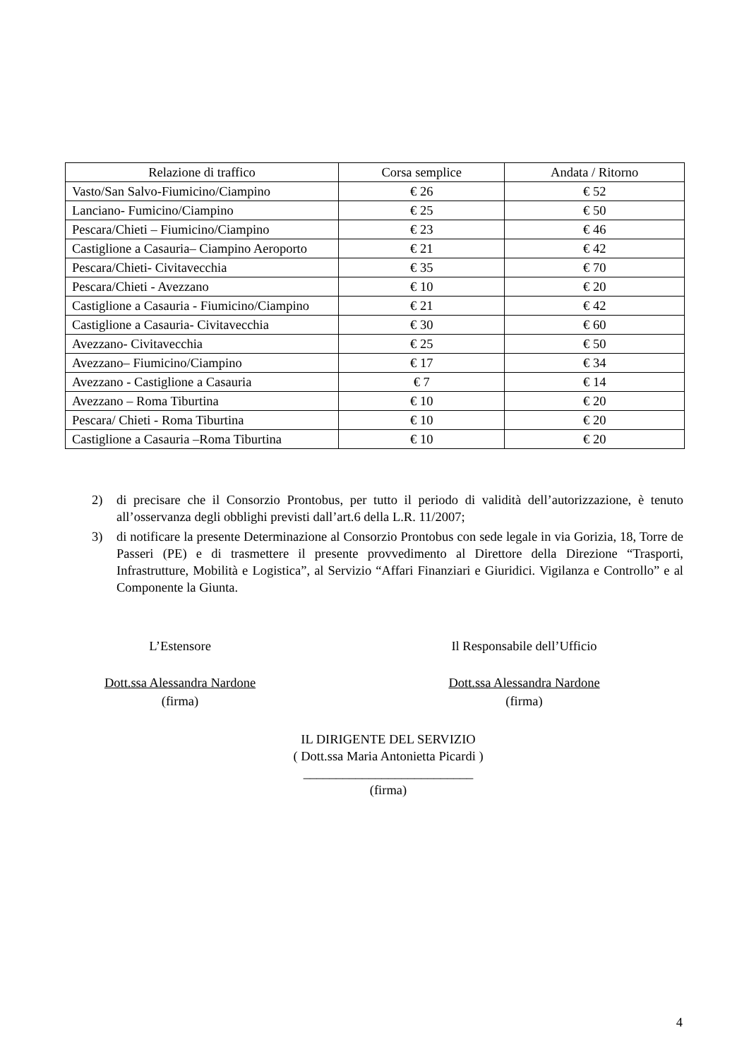| Relazione di traffico | Corsa semplice | Andata / Ritorno |
| --- | --- | --- |
| Vasto/San Salvo-Fiumicino/Ciampino | € 26 | € 52 |
| Lanciano- Fumicino/Ciampino | € 25 | € 50 |
| Pescara/Chieti – Fiumicino/Ciampino | € 23 | € 46 |
| Castiglione a Casauria– Ciampino Aeroporto | € 21 | € 42 |
| Pescara/Chieti- Civitavecchia | € 35 | € 70 |
| Pescara/Chieti - Avezzano | € 10 | € 20 |
| Castiglione a Casauria - Fiumicino/Ciampino | € 21 | € 42 |
| Castiglione a Casauria- Civitavecchia | € 30 | € 60 |
| Avezzano- Civitavecchia | € 25 | € 50 |
| Avezzano– Fiumicino/Ciampino | € 17 | € 34 |
| Avezzano - Castiglione a Casauria | € 7 | € 14 |
| Avezzano – Roma Tiburtina | € 10 | € 20 |
| Pescara/ Chieti - Roma Tiburtina | € 10 | € 20 |
| Castiglione a Casauria –Roma Tiburtina | € 10 | € 20 |
2) di precisare che il Consorzio Prontobus, per tutto il periodo di validità dell’autorizzazione, è tenuto all’osservanza degli obblighi previsti dall’art.6 della L.R. 11/2007;
3) di notificare la presente Determinazione al Consorzio Prontobus con sede legale in via Gorizia, 18, Torre de Passeri (PE) e di trasmettere il presente provvedimento al Direttore della Direzione “Trasporti, Infrastrutture, Mobilità e Logistica”, al Servizio “Affari Finanziari e Giuridici. Vigilanza e Controllo” e al Componente la Giunta.
L’Estensore
Dott.ssa Alessandra Nardone
(firma)
Il Responsabile dell’Ufficio
Dott.ssa Alessandra Nardone
(firma)
IL DIRIGENTE DEL SERVIZIO
( Dott.ssa Maria Antonietta Picardi )
__________________________
(firma)
4